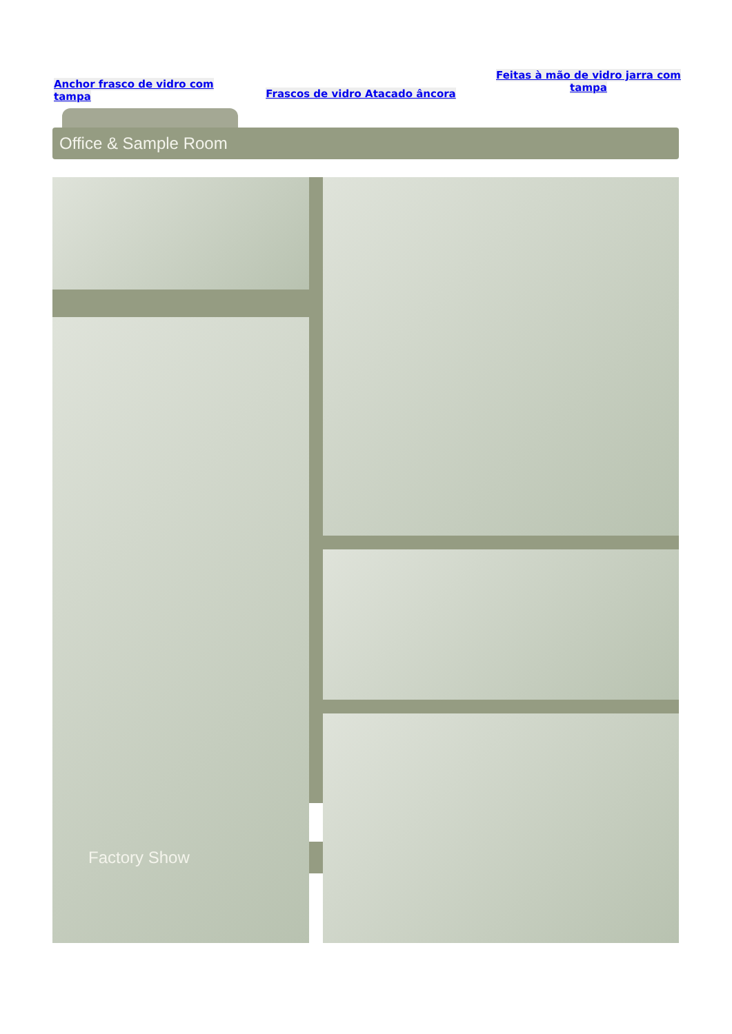Anchor frasco de vidro com tampa
Frascos de vidro Atacado âncora
Feitas à mão de vidro jarra com tampa
Office & Sample Room
Factory Show